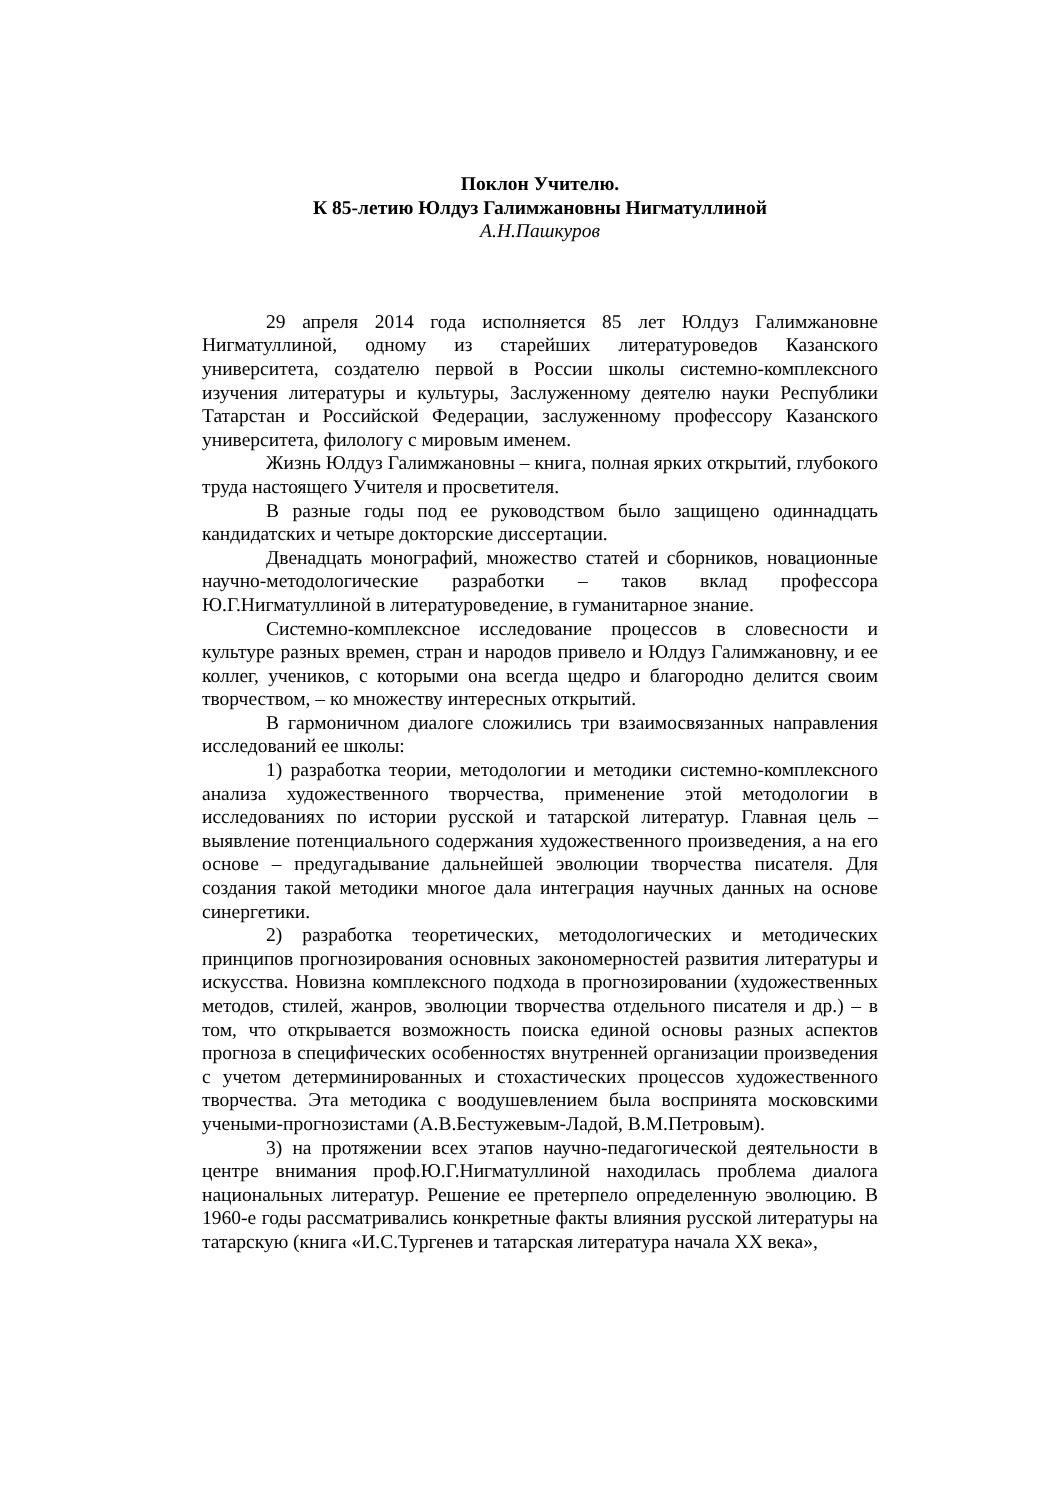Поклон Учителю.
К 85-летию Юлдуз Галимжановны Нигматуллиной
А.Н.Пашкуров
29 апреля 2014 года исполняется 85 лет Юлдуз Галимжановне Нигматуллиной, одному из старейших литературоведов Казанского университета, создателю первой в России школы системно-комплексного изучения литературы и культуры, Заслуженному деятелю науки Республики Татарстан и Российской Федерации, заслуженному профессору Казанского университета, филологу с мировым именем.
Жизнь Юлдуз Галимжановны – книга, полная ярких открытий, глубокого труда настоящего Учителя и просветителя.
В разные годы под ее руководством было защищено одиннадцать кандидатских и четыре докторские диссертации.
Двенадцать монографий, множество статей и сборников, новационные научно-методологические разработки – таков вклад профессора Ю.Г.Нигматуллиной в литературоведение, в гуманитарное знание.
Системно-комплексное исследование процессов в словесности и культуре разных времен, стран и народов привело и Юлдуз Галимжановну, и ее коллег, учеников, с которыми она всегда щедро и благородно делится своим творчеством, – ко множеству интересных открытий.
В гармоничном диалоге сложились три взаимосвязанных направления исследований ее школы:
1) разработка теории, методологии и методики системно-комплексного анализа художественного творчества, применение этой методологии в исследованиях по истории русской и татарской литератур. Главная цель – выявление потенциального содержания художественного произведения, а на его основе – предугадывание дальнейшей эволюции творчества писателя. Для создания такой методики многое дала интеграция научных данных на основе синергетики.
2) разработка теоретических, методологических и методических принципов прогнозирования основных закономерностей развития литературы и искусства. Новизна комплексного подхода в прогнозировании (художественных методов, стилей, жанров, эволюции творчества отдельного писателя и др.) – в том, что открывается возможность поиска единой основы разных аспектов прогноза в специфических особенностях внутренней организации произведения с учетом детерминированных и стохастических процессов художественного творчества. Эта методика с воодушевлением была воспринята московскими учеными-прогнозистами (А.В.Бестужевым-Ладой, В.М.Петровым).
3) на протяжении всех этапов научно-педагогической деятельности в центре внимания проф.Ю.Г.Нигматуллиной находилась проблема диалога национальных литератур. Решение ее претерпело определенную эволюцию. В 1960-е годы рассматривались конкретные факты влияния русской литературы на татарскую (книга «И.С.Тургенев и татарская литература начала XX века»,